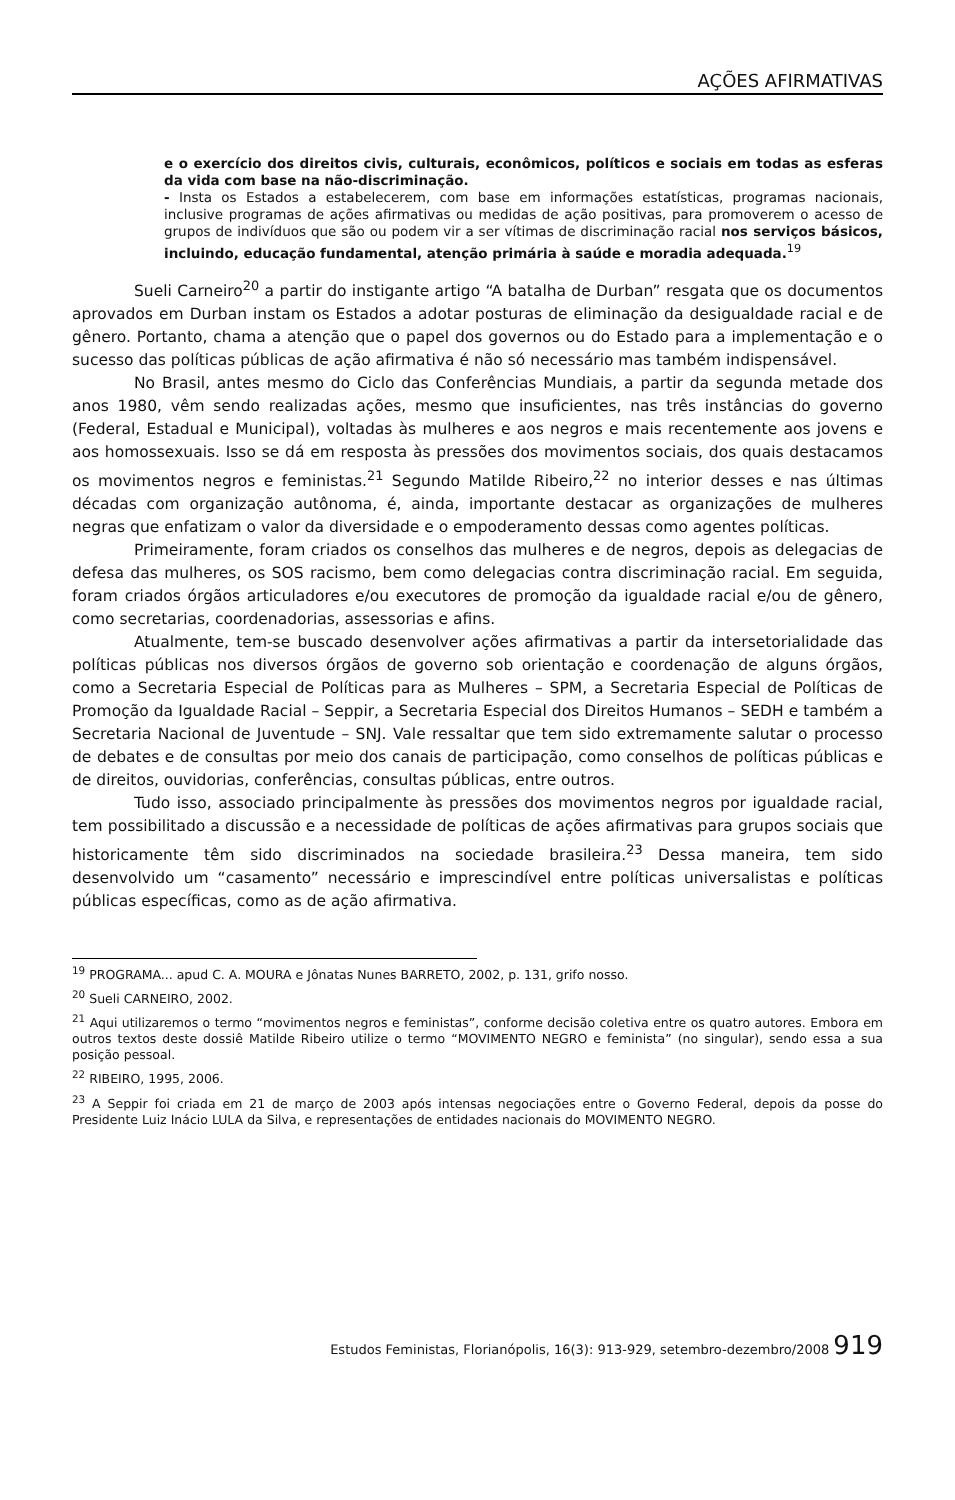AÇÕES AFIRMATIVAS
e o exercício dos direitos civis, culturais, econômicos, políticos e sociais em todas as esferas da vida com base na não-discriminação.
- Insta os Estados a estabelecerem, com base em informações estatísticas, programas nacionais, inclusive programas de ações afirmativas ou medidas de ação positivas, para promoverem o acesso de grupos de indivíduos que são ou podem vir a ser vítimas de discriminação racial nos serviços básicos, incluindo, educação fundamental, atenção primária à saúde e moradia adequada.<sup>19</sup>
Sueli Carneiro<sup>20</sup> a partir do instigante artigo “A batalha de Durban” resgata que os documentos aprovados em Durban instam os Estados a adotar posturas de eliminação da desigualdade racial e de gênero. Portanto, chama a atenção que o papel dos governos ou do Estado para a implementação e o sucesso das políticas públicas de ação afirmativa é não só necessário mas também indispensável.
No Brasil, antes mesmo do Ciclo das Conferências Mundiais, a partir da segunda metade dos anos 1980, vêm sendo realizadas ações, mesmo que insuficientes, nas três instâncias do governo (Federal, Estadual e Municipal), voltadas às mulheres e aos negros e mais recentemente aos jovens e aos homossexuais. Isso se dá em resposta às pressões dos movimentos sociais, dos quais destacamos os movimentos negros e feministas.<sup>21</sup> Segundo Matilde Ribeiro,<sup>22</sup> no interior desses e nas últimas décadas com organização autônoma, é, ainda, importante destacar as organizações de mulheres negras que enfatizam o valor da diversidade e o empoderamento dessas como agentes políticas.
Primeiramente, foram criados os conselhos das mulheres e de negros, depois as delegacias de defesa das mulheres, os SOS racismo, bem como delegacias contra discriminação racial. Em seguida, foram criados órgãos articuladores e/ou executores de promoção da igualdade racial e/ou de gênero, como secretarias, coordenadorias, assessorias e afins.
Atualmente, tem-se buscado desenvolver ações afirmativas a partir da intersetorialidade das políticas públicas nos diversos órgãos de governo sob orientação e coordenação de alguns órgãos, como a Secretaria Especial de Políticas para as Mulheres – SPM, a Secretaria Especial de Políticas de Promoção da Igualdade Racial – Seppir, a Secretaria Especial dos Direitos Humanos – SEDH e também a Secretaria Nacional de Juventude – SNJ. Vale ressaltar que tem sido extremamente salutar o processo de debates e de consultas por meio dos canais de participação, como conselhos de políticas públicas e de direitos, ouvidorias, conferências, consultas públicas, entre outros.
Tudo isso, associado principalmente às pressões dos movimentos negros por igualdade racial, tem possibilitado a discussão e a necessidade de políticas de ações afirmativas para grupos sociais que historicamente têm sido discriminados na sociedade brasileira.<sup>23</sup> Dessa maneira, tem sido desenvolvido um “casamento” necessário e imprescindível entre políticas universalistas e políticas públicas específicas, como as de ação afirmativa.
<sup>19</sup> PROGRAMA... apud C. A. MOURA e Jônatas Nunes BARRETO, 2002, p. 131, grifo nosso.
<sup>20</sup> Sueli CARNEIRO, 2002.
<sup>21</sup> Aqui utilizaremos o termo “movimentos negros e feministas”, conforme decisão coletiva entre os quatro autores. Embora em outros textos deste dossiê Matilde Ribeiro utilize o termo “MOVIMENTO NEGRO e feminista” (no singular), sendo essa a sua posição pessoal.
<sup>22</sup> RIBEIRO, 1995, 2006.
<sup>23</sup> A Seppir foi criada em 21 de março de 2003 após intensas negociações entre o Governo Federal, depois da posse do Presidente Luiz Inácio LULA da Silva, e representações de entidades nacionais do MOVIMENTO NEGRO.
Estudos Feministas, Florianópolis, 16(3): 913-929, setembro-dezembro/2008 919